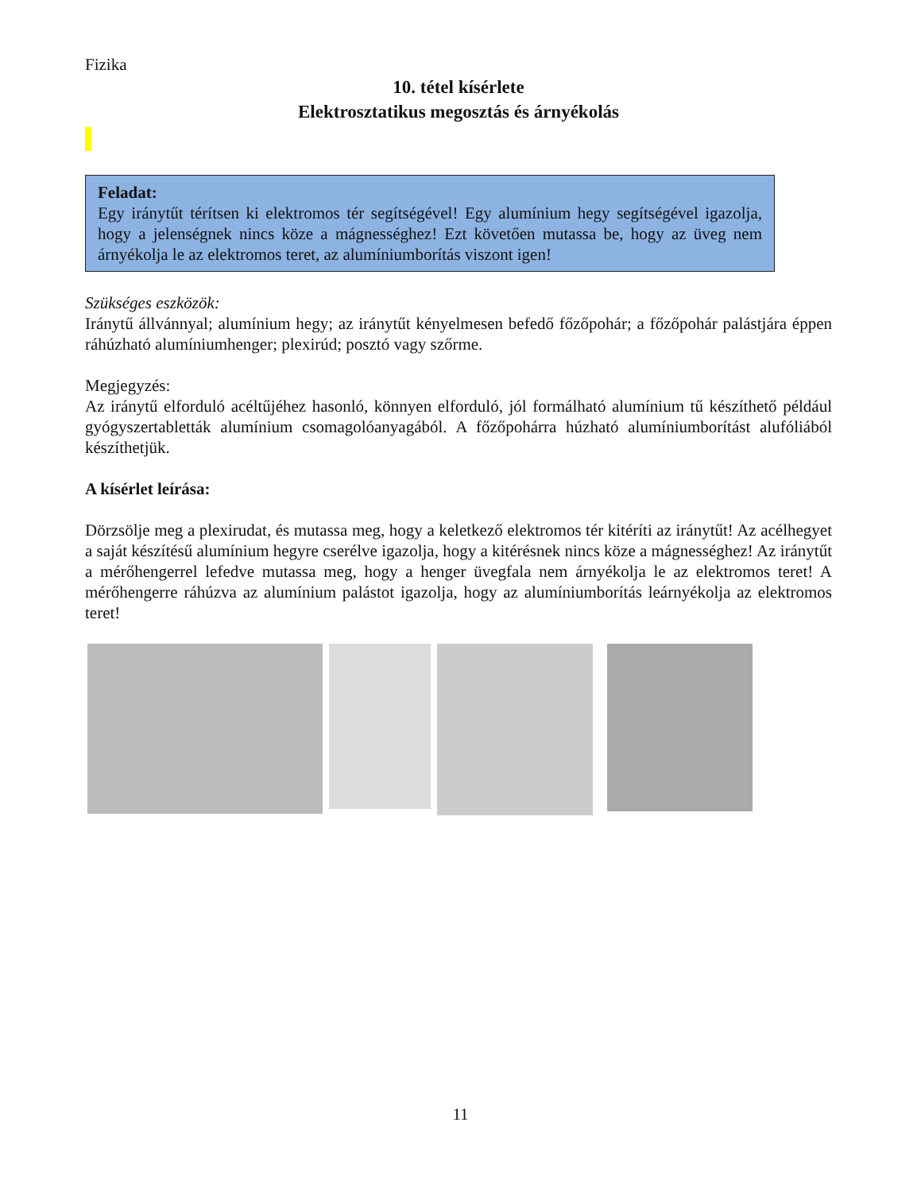Fizika
10. tétel kísérlete
Elektrosztatikus megosztás és árnyékolás
Feladat:
Egy iránytűt térítsen ki elektromos tér segítségével! Egy alumínium hegy segítségével igazolja, hogy a jelenségnek nincs köze a mágnességhez! Ezt követően mutassa be, hogy az üveg nem árnyékolja le az elektromos teret, az alumíniumborítás viszont igen!
Szükséges eszközök:
Iránytű állvánnyal; alumínium hegy; az iránytűt kényelmesen befedő főzőpohár; a főzőpohár palástjára éppen ráhúzható alumíniumhenger; plexirúd; posztó vagy szőrme.
Megjegyzés:
Az iránytű elforduló acéltűjéhez hasonló, könnyen elforduló, jól formálható alumínium tű készíthető például gyógyszertabletták alumínium csomagolóanyagából. A főzőpohárra húzható alumíniumborítást alufóliából készíthetjük.
A kísérlet leírása:
Dörzsölje meg a plexirudat, és mutassa meg, hogy a keletkező elektromos tér kitéríti az iránytűt! Az acélhegyet a saját készítésű alumínium hegyre cserélve igazolja, hogy a kitérésnek nincs köze a mágnességhez! Az iránytűt a mérőhengerrel lefedve mutassa meg, hogy a henger üvegfala nem árnyékolja le az elektromos teret! A mérőhengerre ráhúzva az alumínium palástot igazolja, hogy az alumíniumborítás leárnyékolja az elektromos teret!
11